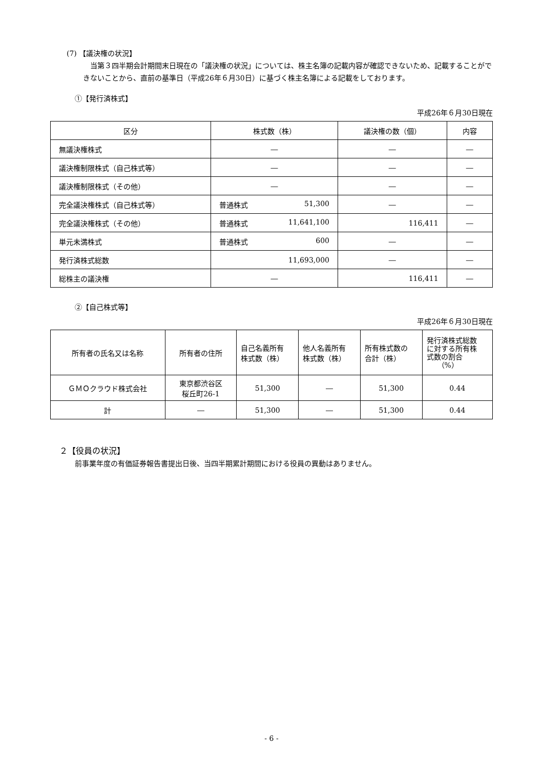(7) 【議決権の状況】
当第３四半期会計期間末日現在の「議決権の状況」については、株主名簿の記載内容が確認できないため、記載することができないことから、直前の基準日（平成26年６月30日）に基づく株主名簿による記載をしております。
①【発行済株式】
平成26年６月30日現在
| 区分 | 株式数（株） | 議決権の数（個） | 内容 |
| --- | --- | --- | --- |
| 無議決権株式 | ― | ― | ― |
| 議決権制限株式（自己株式等） | ― | ― | ― |
| 議決権制限株式（その他） | ― | ― | ― |
| 完全議決権株式（自己株式等） | 普通株式 51,300 | ― | ― |
| 完全議決権株式（その他） | 普通株式 11,641,100 | 116,411 | ― |
| 単元未満株式 | 普通株式 600 | ― | ― |
| 発行済株式総数 | 11,693,000 | ― | ― |
| 総株主の議決権 | ― | 116,411 | ― |
②【自己株式等】
平成26年６月30日現在
| 所有者の氏名又は名称 | 所有者の住所 | 自己名義所有 株式数（株） | 他人名義所有 株式数（株） | 所有株式数の 合計（株） | 発行済株式総数 に対する所有株 式数の割合 （%） |
| --- | --- | --- | --- | --- | --- |
| ＧＭＯクラウド株式会社 | 東京都渋谷区 桜丘町26-1 | 51,300 | ― | 51,300 | 0.44 |
| 計 | ― | 51,300 | ― | 51,300 | 0.44 |
２【役員の状況】
前事業年度の有価証券報告書提出日後、当四半期累計期間における役員の異動はありません。
- 6 -